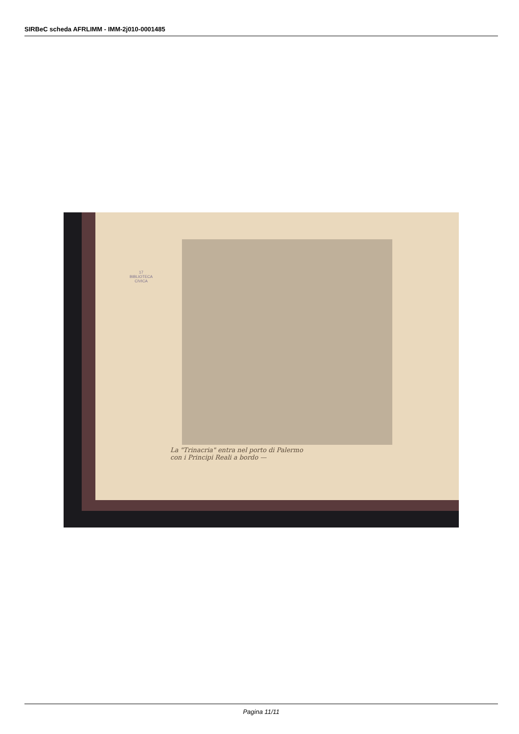SIRBeC scheda AFRLIMM - IMM-2j010-0001485
17
BIBLIOTECA
CIVICA
La "Trinacria" entra nel porto di Palermo
con i Principi Reali a bordo —
Pagina 11/11